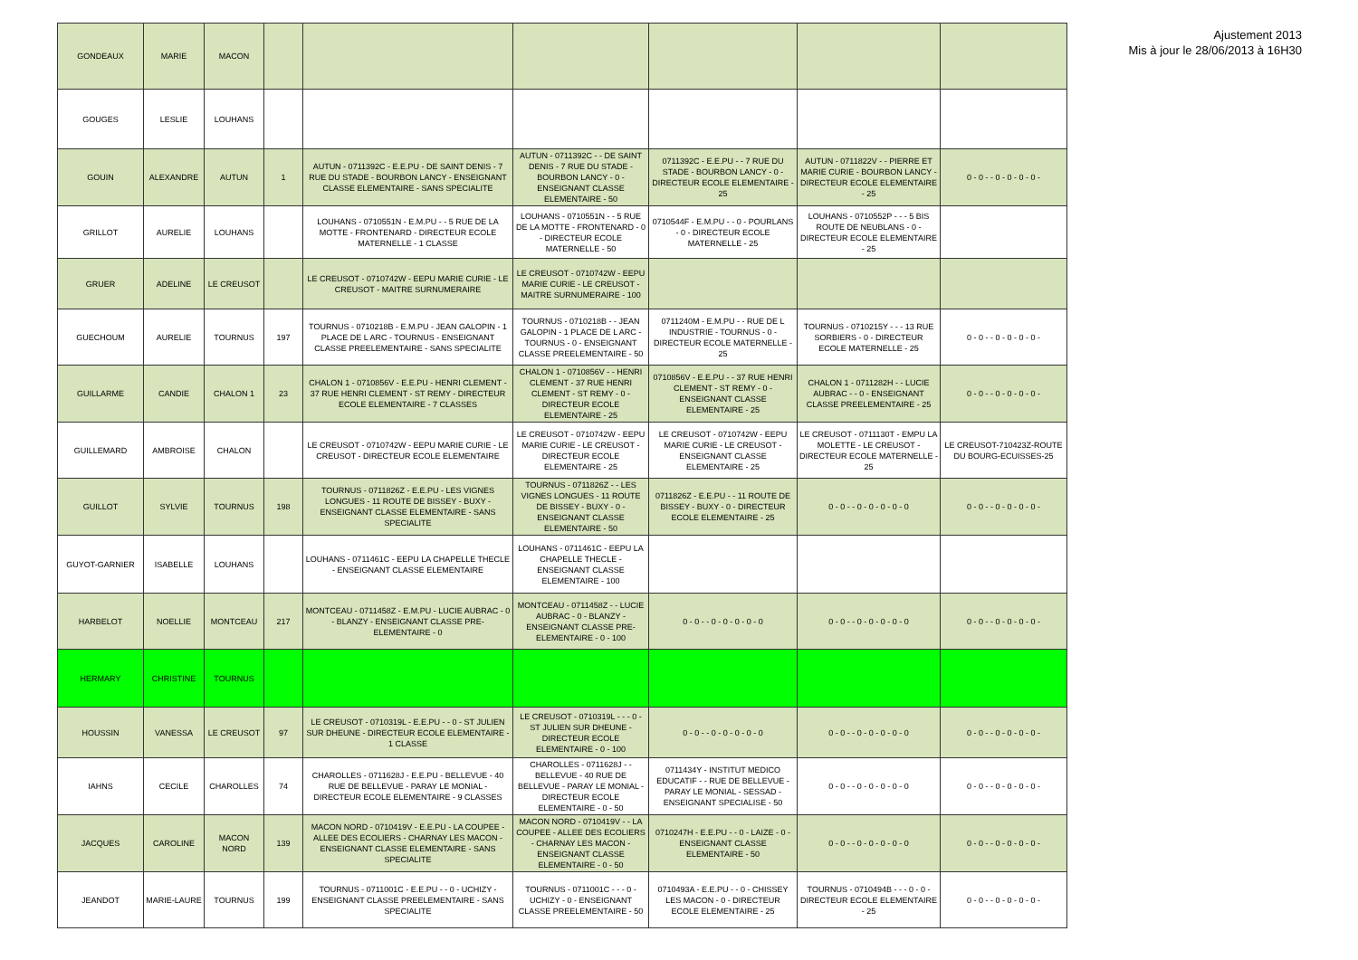Ajustement 2013
Mis à jour le 28/06/2013 à 16H30
| GONDEAUX | MARIE | MACON | | | | | | |
| GOUGES | LESLIE | LOUHANS | | | | | | |
| GOUIN | ALEXANDRE | AUTUN | 1 | AUTUN - 0711392C - E.E.PU - DE SAINT DENIS - 7 RUE DU STADE - BOURBON LANCY - ENSEIGNANT CLASSE ELEMENTAIRE - SANS SPECIALITE | AUTUN - 0711392C - - DE SAINT DENIS - 7 RUE DU STADE - BOURBON LANCY - 0 - ENSEIGNANT CLASSE ELEMENTAIRE - 50 | 0711392C - E.E.PU - - 7 RUE DU STADE - BOURBON LANCY - 0 - DIRECTEUR ECOLE ELEMENTAIRE - 25 | AUTUN - 0711822V - - PIERRE ET MARIE CURIE - BOURBON LANCY - DIRECTEUR ECOLE ELEMENTAIRE - 25 | 0 - 0 - - 0 - 0 - 0 - 0 - |
| GRILLOT | AURELIE | LOUHANS | | LOUHANS - 0710551N - E.M.PU - - 5 RUE DE LA MOTTE - FRONTENARD - DIRECTEUR ECOLE MATERNELLE - 1 CLASSE | LOUHANS - 0710551N - - 5 RUE DE LA MOTTE - FRONTENARD - 0 - DIRECTEUR ECOLE MATERNELLE - 50 | 0710544F - E.M.PU - - 0 - POURLANS - 0 - DIRECTEUR ECOLE MATERNELLE - 25 | LOUHANS - 0710552P - - - 5 BIS ROUTE DE NEUBLANS - 0 - DIRECTEUR ECOLE ELEMENTAIRE - 25 | |
| GRUER | ADELINE | LE CREUSOT | | LE CREUSOT - 0710742W - EEPU MARIE CURIE - LE CREUSOT - MAITRE SURNUMERAIRE | LE CREUSOT - 0710742W - EEPU MARIE CURIE - LE CREUSOT - MAITRE SURNUMERAIRE - 100 | | | |
| GUECHOUM | AURELIE | TOURNUS | 197 | TOURNUS - 0710218B - E.M.PU - JEAN GALOPIN - 1 PLACE DE L ARC - TOURNUS - ENSEIGNANT CLASSE PREELEMENTAIRE - SANS SPECIALITE | TOURNUS - 0710218B - - JEAN GALOPIN - 1 PLACE DE L ARC - TOURNUS - 0 - ENSEIGNANT CLASSE PREELEMENTAIRE - 50 | 0711240M - E.M.PU - - RUE DE L INDUSTRIE - TOURNUS - 0 - DIRECTEUR ECOLE MATERNELLE - 25 | TOURNUS - 0710215Y - - - 13 RUE SORBIERS - 0 - DIRECTEUR ECOLE MATERNELLE - 25 | 0 - 0 - - 0 - 0 - 0 - 0 - |
| GUILLARME | CANDIE | CHALON 1 | 23 | CHALON 1 - 0710856V - E.E.PU - HENRI CLEMENT - 37 RUE HENRI CLEMENT - ST REMY - DIRECTEUR ECOLE ELEMENTAIRE - 7 CLASSES | CHALON 1 - 0710856V - - HENRI CLEMENT - 37 RUE HENRI CLEMENT - ST REMY - 0 - DIRECTEUR ECOLE ELEMENTAIRE - 25 | 0710856V - E.E.PU - - 37 RUE HENRI CLEMENT - ST REMY - 0 - ENSEIGNANT CLASSE ELEMENTAIRE - 25 | CHALON 1 - 0711282H - - LUCIE AUBRAC - - 0 - ENSEIGNANT CLASSE PREELEMENTAIRE - 25 | 0 - 0 - - 0 - 0 - 0 - 0 - |
| GUILLEMARD | AMBROISE | CHALON | | LE CREUSOT - 0710742W - EEPU MARIE CURIE - LE CREUSOT - DIRECTEUR ECOLE ELEMENTAIRE | LE CREUSOT - 0710742W - EEPU MARIE CURIE - LE CREUSOT - DIRECTEUR ECOLE ELEMENTAIRE - 25 | LE CREUSOT - 0710742W - EEPU MARIE CURIE - LE CREUSOT - ENSEIGNANT CLASSE ELEMENTAIRE - 25 | LE CREUSOT - 0711130T - EMPU LA MOLETTE - LE CREUSOT - DIRECTEUR ECOLE MATERNELLE - 25 | LE CREUSOT-710423Z-ROUTE DU BOURG-ECUISSES-25 |
| GUILLOT | SYLVIE | TOURNUS | 198 | TOURNUS - 0711826Z - E.E.PU - LES VIGNES LONGUES - 11 ROUTE DE BISSEY - BUXY - ENSEIGNANT CLASSE ELEMENTAIRE - SANS SPECIALITE | TOURNUS - 0711826Z - - LES VIGNES LONGUES - 11 ROUTE DE BISSEY - BUXY - 0 - ENSEIGNANT CLASSE ELEMENTAIRE - 50 | 0711826Z - E.E.PU - - 11 ROUTE DE BISSEY - BUXY - 0 - DIRECTEUR ECOLE ELEMENTAIRE - 25 | 0 - 0 - - 0 - 0 - 0 - 0 - 0 | 0 - 0 - - 0 - 0 - 0 - 0 - |
| GUYOT-GARNIER | ISABELLE | LOUHANS | | LOUHANS - 0711461C - EEPU LA CHAPELLE THECLE - ENSEIGNANT CLASSE ELEMENTAIRE | LOUHANS - 0711461C - EEPU LA CHAPELLE THECLE - ENSEIGNANT CLASSE ELEMENTAIRE - 100 | | | |
| HARBELOT | NOELLIE | MONTCEAU | 217 | MONTCEAU - 0711458Z - E.M.PU - LUCIE AUBRAC - 0 - BLANZY - ENSEIGNANT CLASSE PRE-ELEMENTAIRE - 0 | MONTCEAU - 0711458Z - - LUCIE AUBRAC - 0 - BLANZY - ENSEIGNANT CLASSE PRE-ELEMENTAIRE - 0 - 100 | 0 - 0 - - 0 - 0 - 0 - 0 - 0 | 0 - 0 - - 0 - 0 - 0 - 0 - 0 | 0 - 0 - - 0 - 0 - 0 - 0 - |
| HERMARY | CHRISTINE | TOURNUS | | | | | | |
| HOUSSIN | VANESSA | LE CREUSOT | 97 | LE CREUSOT - 0710319L - E.E.PU - - 0 - ST JULIEN SUR DHEUNE - DIRECTEUR ECOLE ELEMENTAIRE - 1 CLASSE | LE CREUSOT - 0710319L - - - 0 - ST JULIEN SUR DHEUNE - DIRECTEUR ECOLE ELEMENTAIRE - 0 - 100 | 0 - 0 - - 0 - 0 - 0 - 0 - 0 | 0 - 0 - - 0 - 0 - 0 - 0 - 0 | 0 - 0 - - 0 - 0 - 0 - 0 - |
| IAHNS | CECILE | CHAROLLES | 74 | CHAROLLES - 0711628J - E.E.PU - BELLEVUE - 40 RUE DE BELLEVUE - PARAY LE MONIAL - DIRECTEUR ECOLE ELEMENTAIRE - 9 CLASSES | CHAROLLES - 0711628J - - BELLEVUE - 40 RUE DE BELLEVUE - PARAY LE MONIAL - DIRECTEUR ECOLE ELEMENTAIRE - 0 - 50 | 0711434Y - INSTITUT MEDICO EDUCATIF - - RUE DE BELLEVUE - PARAY LE MONIAL - SESSAD - ENSEIGNANT SPECIALISE - 50 | 0 - 0 - - 0 - 0 - 0 - 0 - 0 | 0 - 0 - - 0 - 0 - 0 - 0 - |
| JACQUES | CAROLINE | MACON NORD | 139 | MACON NORD - 0710419V - E.E.PU - LA COUPEE - ALLEE DES ECOLIERS - CHARNAY LES MACON - ENSEIGNANT CLASSE ELEMENTAIRE - SANS SPECIALITE | MACON NORD - 0710419V - - LA COUPEE - ALLEE DES ECOLIERS - CHARNAY LES MACON - ENSEIGNANT CLASSE ELEMENTAIRE - 0 - 50 | 0710247H - E.E.PU - - 0 - LAIZE - 0 - ENSEIGNANT CLASSE ELEMENTAIRE - 50 | 0 - 0 - - 0 - 0 - 0 - 0 - 0 | 0 - 0 - - 0 - 0 - 0 - 0 - |
| JEANDOT | MARIE-LAURE | TOURNUS | 199 | TOURNUS - 0711001C - E.E.PU - - 0 - UCHIZY - ENSEIGNANT CLASSE PREELEMENTAIRE - SANS SPECIALITE | TOURNUS - 0711001C - - - 0 - UCHIZY - 0 - ENSEIGNANT CLASSE PREELEMENTAIRE - 50 | 0710493A - E.E.PU - - 0 - CHISSEY LES MACON - 0 - DIRECTEUR ECOLE ELEMENTAIRE - 25 | TOURNUS - 0710494B - - - 0 - 0 - DIRECTEUR ECOLE ELEMENTAIRE - 25 | 0 - 0 - - 0 - 0 - 0 - 0 - |